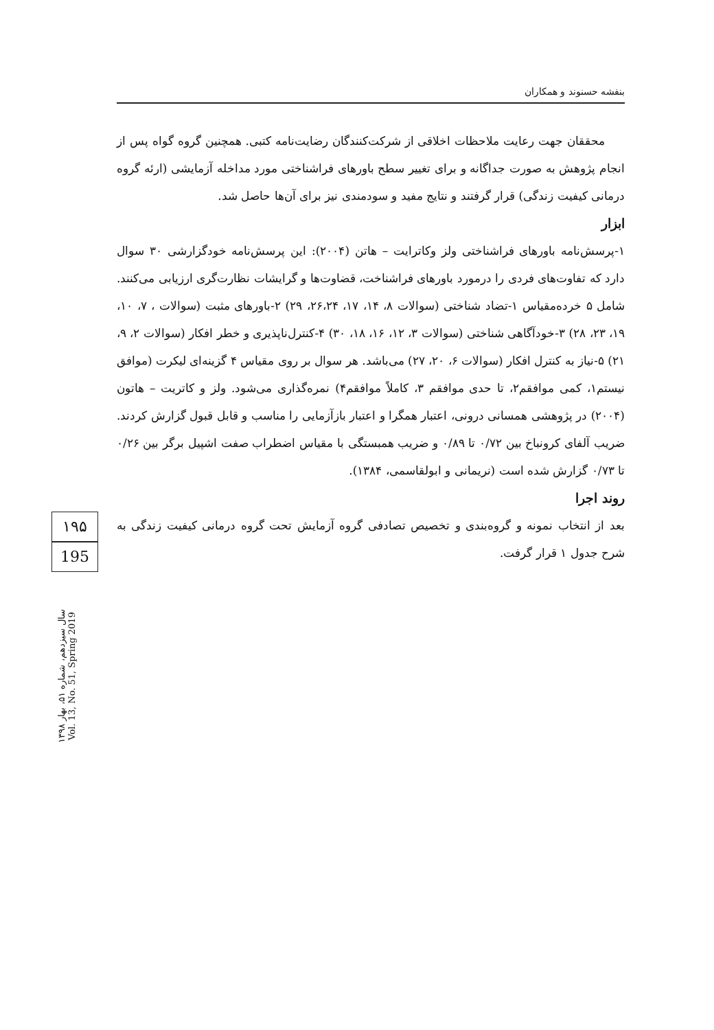بنفشه حسنوند و همکاران
محققان جهت رعایت ملاحظات اخلاقی از شرکت‌کنندگان رضایت‌نامه کتبی. همچنین گروه گواه پس از انجام پژوهش به صورت جداگانه و برای تغییر سطح باورهای فراشناختی مورد مداخله آزمایشی (ارئه گروه درمانی کیفیت زندگی) قرار گرفتند و نتایج مفید و سودمندی نیز برای آن‌ها حاصل شد.
ابزار
۱-پرسش‌نامه باورهای فراشناختی ولز وکاترایت – هاتن (۲۰۰۴): این پرسش‌نامه خودگزارشی ۳۰ سوال دارد که تفاوت‌های فردی را درمورد باورهای فراشناخت، قضاوت‌ها و گرایشات نظارت‌گری ارزیابی می‌کنند. شامل ۵ خرده‌مقیاس ۱-تضاد شناختی (سوالات ۸، ۱۴، ۱۷، ۲۶،۲۴، ۲۹) ۲-باورهای مثبت (سوالات ، ۷، ۱۰، ۱۹، ۲۳، ۲۸) ۳-خودآگاهی شناختی (سوالات ۳، ۱۲، ۱۶، ۱۸، ۳۰) ۴-کنترل‌ناپذیری و خطر افکار (سوالات ۲، ۹، ۲۱) ۵-نیاز به کنترل افکار (سوالات ۶، ۲۰، ۲۷) می‌باشد. هر سوال بر روی مقیاس ۴ گزینه‌ای لیکرت (موافق نیستم۱، کمی موافقم۲، تا حدی موافقم ۳، کاملاً موافقم۴) نمره‌گذاری می‌شود. ولز و کاتریت – هاتون (۲۰۰۴) در پژوهشی همسانی درونی، اعتبار همگرا و اعتبار بازآزمایی را مناسب و قابل قبول گزارش کردند. ضریب آلفای کرونباخ بین ۰/۷۲ تا ۰/۸۹ و ضریب همبستگی با مقیاس اضطراب صفت اشپیل برگر بین ۰/۲۶ تا ۰/۷۳ گزارش شده است (نریمانی و ابولقاسمی، ۱۳۸۴).
روند اجرا
بعد از انتخاب نمونه و گروه‌بندی و تخصیص تصادفی گروه آزمایش تحت گروه درمانی کیفیت زندگی به شرح جدول ۱ قرار گرفت.
۱۹۵
195
سال سیزدهم، شماره ۵۱، بهار ۱۳۹۸
Vol. 13, No. 51, Spring 2019